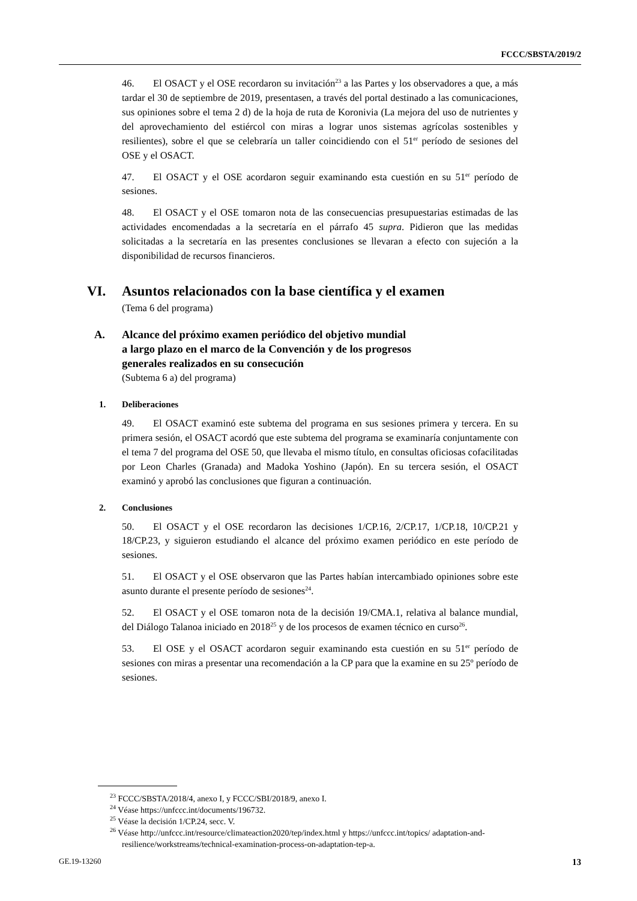FCCC/SBSTA/2019/2
46. El OSACT y el OSE recordaron su invitación<sup>23</sup> a las Partes y los observadores a que, a más tardar el 30 de septiembre de 2019, presentasen, a través del portal destinado a las comunicaciones, sus opiniones sobre el tema 2 d) de la hoja de ruta de Koronivia (La mejora del uso de nutrientes y del aprovechamiento del estiércol con miras a lograr unos sistemas agrícolas sostenibles y resilientes), sobre el que se celebraría un taller coincidiendo con el 51<sup>er</sup> período de sesiones del OSE y el OSACT.
47. El OSACT y el OSE acordaron seguir examinando esta cuestión en su 51<sup>er</sup> período de sesiones.
48. El OSACT y el OSE tomaron nota de las consecuencias presupuestarias estimadas de las actividades encomendadas a la secretaría en el párrafo 45 supra. Pidieron que las medidas solicitadas a la secretaría en las presentes conclusiones se llevaran a efecto con sujeción a la disponibilidad de recursos financieros.
VI. Asuntos relacionados con la base científica y el examen
(Tema 6 del programa)
A. Alcance del próximo examen periódico del objetivo mundial
a largo plazo en el marco de la Convención y de los progresos
generales realizados en su consecución
(Subtema 6 a) del programa)
1. Deliberaciones
49. El OSACT examinó este subtema del programa en sus sesiones primera y tercera. En su primera sesión, el OSACT acordó que este subtema del programa se examinaría conjuntamente con el tema 7 del programa del OSE 50, que llevaba el mismo título, en consultas oficiosas cofacilitadas por Leon Charles (Granada) and Madoka Yoshino (Japón). En su tercera sesión, el OSACT examinó y aprobó las conclusiones que figuran a continuación.
2. Conclusiones
50. El OSACT y el OSE recordaron las decisiones 1/CP.16, 2/CP.17, 1/CP.18, 10/CP.21 y 18/CP.23, y siguieron estudiando el alcance del próximo examen periódico en este período de sesiones.
51. El OSACT y el OSE observaron que las Partes habían intercambiado opiniones sobre este asunto durante el presente período de sesiones<sup>24</sup>.
52. El OSACT y el OSE tomaron nota de la decisión 19/CMA.1, relativa al balance mundial, del Diálogo Talanoa iniciado en 2018<sup>25</sup> y de los procesos de examen técnico en curso<sup>26</sup>.
53. El OSE y el OSACT acordaron seguir examinando esta cuestión en su 51<sup>er</sup> período de sesiones con miras a presentar una recomendación a la CP para que la examine en su 25º período de sesiones.
<sup>23</sup> FCCC/SBSTA/2018/4, anexo I, y FCCC/SBI/2018/9, anexo I.
<sup>24</sup> Véase https://unfccc.int/documents/196732.
<sup>25</sup> Véase la decisión 1/CP.24, secc. V.
<sup>26</sup> Véase http://unfccc.int/resource/climateaction2020/tep/index.html y https://unfccc.int/topics/ adaptation-and-resilience/workstreams/technical-examination-process-on-adaptation-tep-a.
GE.19-13260 13